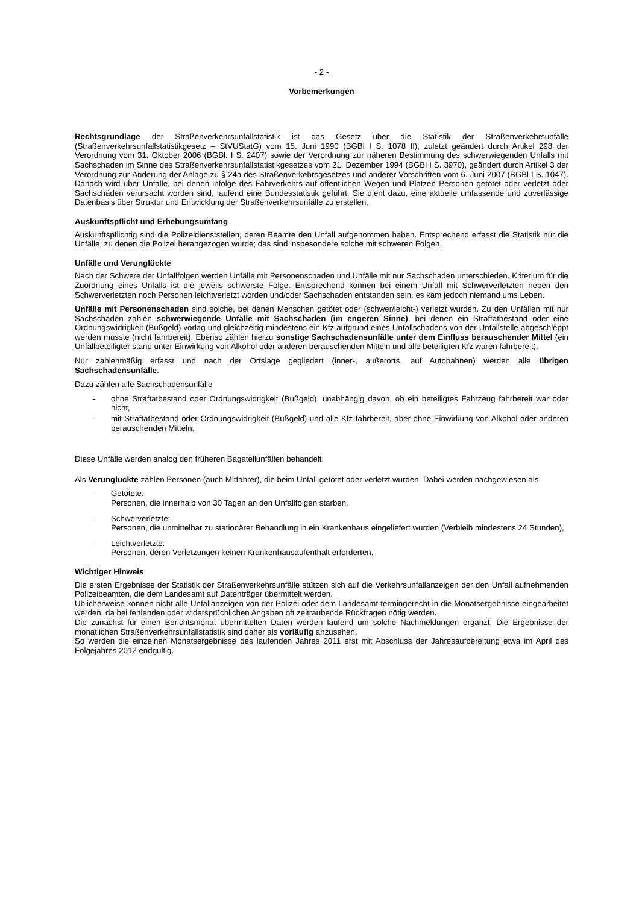- 2 -
Vorbemerkungen
Rechtsgrundlage der Straßenverkehrsunfallstatistik ist das Gesetz über die Statistik der Straßenverkehrsunfälle (Straßenverkehrsunfallstatistikgesetz – StVUStatG) vom 15. Juni 1990 (BGBl I S. 1078 ff), zuletzt geändert durch Artikel 298 der Verordnung vom 31. Oktober 2006 (BGBl. I S. 2407) sowie der Verordnung zur näheren Bestimmung des schwerwiegenden Unfalls mit Sachschaden im Sinne des Straßenverkehrsunfallstatistikgesetzes vom 21. Dezember 1994 (BGBl I S. 3970), geändert durch Artikel 3 der Verordnung zur Änderung der Anlage zu § 24a des Straßenverkehrsgesetzes und anderer Vorschriften vom 6. Juni 2007 (BGBl I S. 1047). Danach wird über Unfälle, bei denen infolge des Fahrverkehrs auf öffentlichen Wegen und Plätzen Personen getötet oder verletzt oder Sachschäden verursacht worden sind, laufend eine Bundesstatistik geführt. Sie dient dazu, eine aktuelle umfassende und zuverlässige Datenbasis über Struktur und Entwicklung der Straßenverkehrsunfälle zu erstellen.
Auskunftspflicht und Erhebungsumfang
Auskunftspflichtig sind die Polizeidienststellen, deren Beamte den Unfall aufgenommen haben. Entsprechend erfasst die Statistik nur die Unfälle, zu denen die Polizei herangezogen wurde; das sind insbesondere solche mit schweren Folgen.
Unfälle und Verunglückte
Nach der Schwere der Unfallfolgen werden Unfälle mit Personenschaden und Unfälle mit nur Sachschaden unterschieden. Kriterium für die Zuordnung eines Unfalls ist die jeweils schwerste Folge. Entsprechend können bei einem Unfall mit Schwerverletzten neben den Schwerverletzten noch Personen leichtverletzt worden und/oder Sachschaden entstanden sein, es kam jedoch niemand ums Leben.
Unfälle mit Personenschaden sind solche, bei denen Menschen getötet oder (schwer/leicht-) verletzt wurden. Zu den Unfällen mit nur Sachschaden zählen schwerwiegende Unfälle mit Sachschaden (im engeren Sinne), bei denen ein Straftatbestand oder eine Ordnungswidrigkeit (Bußgeld) vorlag und gleichzeitig mindestens ein Kfz aufgrund eines Unfallschadens von der Unfallstelle abgeschleppt werden musste (nicht fahrbereit). Ebenso zählen hierzu sonstige Sachschadensunfälle unter dem Einfluss berauschender Mittel (ein Unfallbeteiligter stand unter Einwirkung von Alkohol oder anderen berauschenden Mitteln und alle beteiligten Kfz waren fahrbereit).
Nur zahlenmäßig erfasst und nach der Ortslage gegliedert (inner-, außerorts, auf Autobahnen) werden alle übrigen Sachschadensunfälle.
Dazu zählen alle Sachschadensunfälle
- ohne Straftatbestand oder Ordnungswidrigkeit (Bußgeld), unabhängig davon, ob ein beteiligtes Fahrzeug fahrbereit war oder nicht,
- mit Straftatbestand oder Ordnungswidrigkeit (Bußgeld) und alle Kfz fahrbereit, aber ohne Einwirkung von Alkohol oder anderen berauschenden Mitteln.
Diese Unfälle werden analog den früheren Bagatellunfällen behandelt.
Als Verunglückte zählen Personen (auch Mitfahrer), die beim Unfall getötet oder verletzt wurden. Dabei werden nachgewiesen als
- Getötete:
Personen, die innerhalb von 30 Tagen an den Unfallfolgen starben,
- Schwerverletzte:
Personen, die unmittelbar zu stationärer Behandlung in ein Krankenhaus eingeliefert wurden (Verbleib mindestens 24 Stunden),
- Leichtverletzte:
Personen, deren Verletzungen keinen Krankenhausaufenthalt erforderten.
Wichtiger Hinweis
Die ersten Ergebnisse der Statistik der Straßenverkehrsunfälle stützen sich auf die Verkehrsunfallanzeigen der den Unfall aufnehmenden Polizeibeamten, die dem Landesamt auf Datenträger übermittelt werden.
Üblicherweise können nicht alle Unfallanzeigen von der Polizei oder dem Landesamt termingerecht in die Monatsergebnisse eingearbeitet werden, da bei fehlenden oder widersprüchlichen Angaben oft zeitraubende Rückfragen nötig werden.
Die zunächst für einen Berichtsmonat übermittelten Daten werden laufend um solche Nachmeldungen ergänzt. Die Ergebnisse der monatlichen Straßenverkehrsunfallstatistik sind daher als vorläufig anzusehen.
So werden die einzelnen Monatsergebnisse des laufenden Jahres 2011 erst mit Abschluss der Jahresaufbereitung etwa im April des Folgejahres 2012 endgültig.